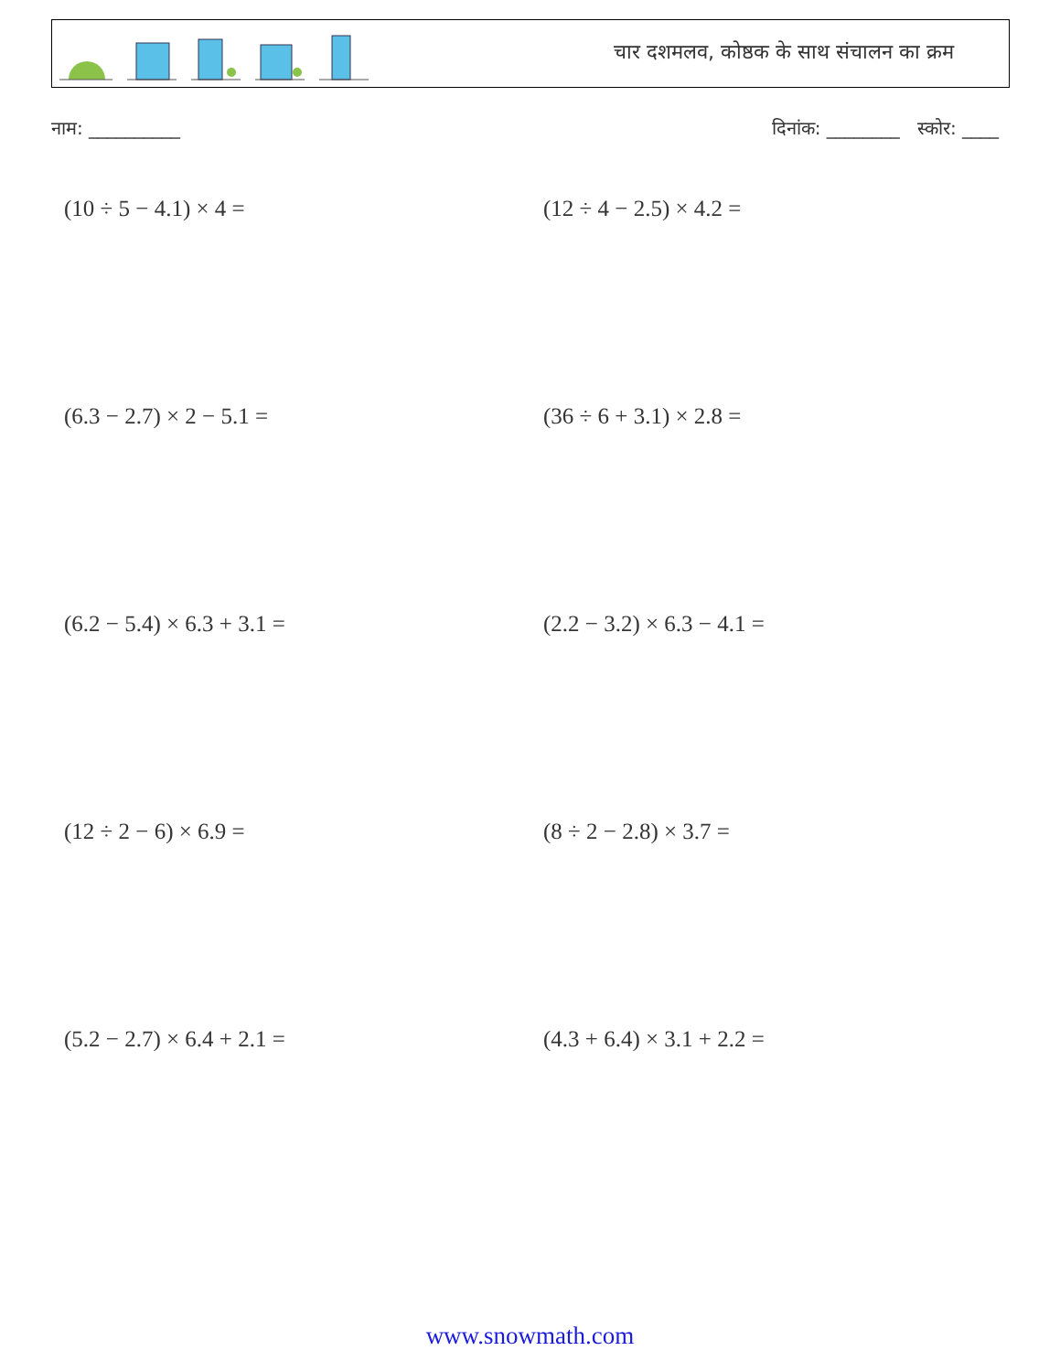चार दशमलव, कोष्ठक के साथ संचालन का क्रम
नाम: __________ दिनांक: ________ स्कोर: ____
(10 ÷ 5 − 4.1) × 4 =
(12 ÷ 4 − 2.5) × 4.2 =
(6.3 − 2.7) × 2 − 5.1 =
(36 ÷ 6 + 3.1) × 2.8 =
(6.2 − 5.4) × 6.3 + 3.1 =
(2.2 − 3.2) × 6.3 − 4.1 =
(12 ÷ 2 − 6) × 6.9 =
(8 ÷ 2 − 2.8) × 3.7 =
(5.2 − 2.7) × 6.4 + 2.1 =
(4.3 + 6.4) × 3.1 + 2.2 =
www.snowmath.com